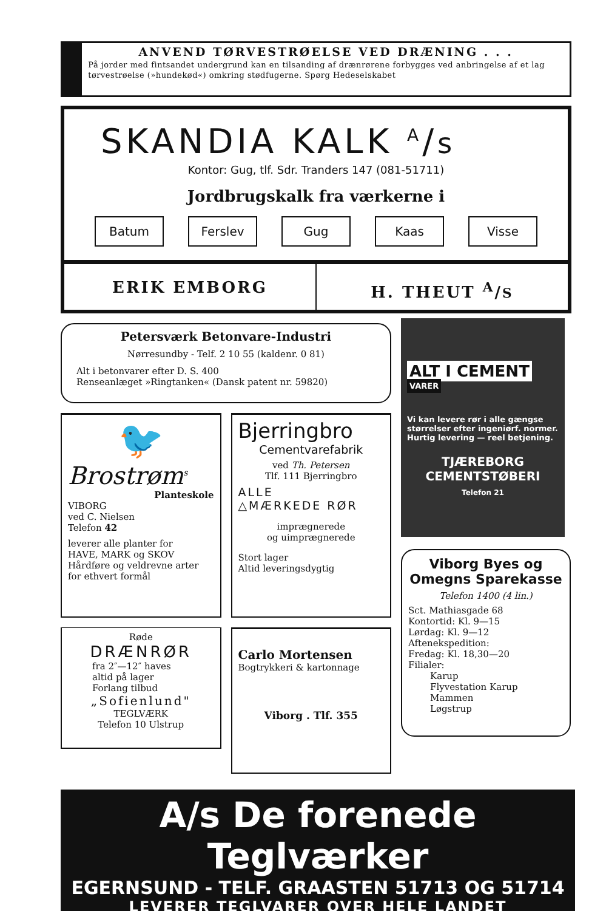ANVEND TØRVESTRØELSE VED DRÆNING . . .
På jorder med fintsandet undergrund kan en tilsanding af drænrørene forbygges ved anbringelse af et lag tørvestrøelse (»hundekød«) omkring stødfugerne. Spørg Hedeselskabet
SKANDIA KALK <sup>A</sup>/s
Kontor: Gug, tlf. Sdr. Tranders 147 (081-51711)
Jordbrugskalk fra værkerne i
Batum Ferslev Gug Kaas Visse
ERIK EMBORG H. THEUT <sup>A</sup>/S
Petersværk Betonvare-Industri
Nørresundby - Telf. 2 10 55 (kaldenr. 0 81)
Alt i betonvarer efter D. S. 400
Renseanlæget »Ringtanken« (Dansk patent nr. 59820)
🐦
Brostrøm<sup>s</sup>
Planteskole
VIBORG
ved C. Nielsen
Telefon 42
leverer alle planter for
HAVE, MARK og SKOV
Hårdføre og veldrevne arter
for ethvert formål
Bjerringbro
Cementvarefabrik
ved Th. Petersen
Tlf. 111 Bjerringbro
ALLE
△MÆRKEDE RØR
imprægnerede
og uimprægnerede
Stort lager
Altid leveringsdygtig
Røde
DRÆNRØR
fra 2″—12″ haves
altid på lager
Forlang tilbud
„Sofienlund"
TEGLVÆRK
Telefon 10 Ulstrup
Carlo Mortensen
Bogtrykkeri & kartonnage
Viborg . Tlf. 355
ALT I CEMENT
VARER
Vi kan levere rør i alle gængse størrelser efter ingeniørf. normer. Hurtig levering — reel betjening.
TJÆREBORG
CEMENTSTØBERI
Telefon 21
Viborg Byes og Omegns Sparekasse
Telefon 1400 (4 lin.)
Sct. Mathiasgade 68
Kontortid: Kl. 9—15
Lørdag: Kl. 9—12
Aftenekspedition:
Fredag: Kl. 18,30—20
Filialer:
Karup
Flyvestation Karup
Mammen
Løgstrup
A/s De forenede Teglværker
EGERNSUND - TELF. GRAASTEN 51713 OG 51714
LEVERER TEGLVARER OVER HELE LANDET